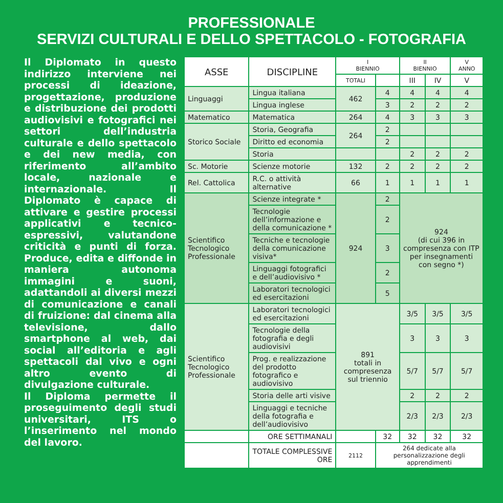PROFESSIONALE
SERVIZI CULTURALI E DELLO SPETTACOLO - FOTOGRAFIA
Il Diplomato in questo indirizzo interviene nei processi di ideazione, progettazione, produzione e distribuzione dei prodotti audiovisivi e fotografici nei settori dell’industria culturale e dello spettacolo e dei new media, con riferimento all’ambito locale, nazionale e internazionale. Il Diplomato è capace di attivare e gestire processi applicativi e tecnico-espressivi, valutandone criticità e punti di forza. Produce, edita e diffonde in maniera autonoma immagini e suoni, adattandoli ai diversi mezzi di comunicazione e canali di fruizione: dal cinema alla televisione, dallo smartphone al web, dai social all’editoria e agli spettacoli dal vivo e ogni altro evento di divulgazione culturale.
Il Diploma permette il proseguimento degli studi universitari, ITS o l’inserimento nel mondo del lavoro.
| ASSE | DISCIPLINE | I BIENNIO | | II BIENNIO | | V ANNO |
| | | TOTALI | | III | IV | V |
| Linguaggi | Lingua italiana | 462 | 4 | 4 | 4 | 4 |
| | Lingua inglese | | 3 | 2 | 2 | 2 |
| Matematico | Matematica | 264 | 4 | 3 | 3 | 3 |
| Storico Sociale | Storia, Geografia | 264 | 2 | | | |
| | Diritto ed economia | | 2 | | | |
| | Storia | | | 2 | 2 | 2 |
| Sc. Motorie | Scienze motorie | 132 | 2 | 2 | 2 | 2 |
| Rel. Cattolica | R.C. o attività alternative | 66 | 1 | 1 | 1 | 1 |
| Scientifico Tecnologico Professionale | Scienze integrate * | 924 | 2 | 924 (di cui 396 in compresenza con ITP per insegnamenti con segno *) | | |
| | Tecnologie dell’informazione e della comunicazione * | | 2 | | | |
| | Tecniche e tecnologie della comunicazione visiva* | | 3 | | | |
| | Linguaggi fotografici e dell’audiovisivo * | | 2 | | | |
| | Laboratori tecnologici ed esercitazioni | | 5 | | | |
| Scientifico Tecnologico Professionale | Laboratori tecnologici ed esercitazioni | 891 totali in compresenza sul triennio | | 3/5 | 3/5 | 3/5 |
| | Tecnologie della fotografia e degli audiovisivi | | | 3 | 3 | 3 |
| | Prog. e realizzazione del prodotto fotografico e audiovisivo | | | 5/7 | 5/7 | 5/7 |
| | Storia delle arti visive | | | 2 | 2 | 2 |
| | Linguaggi e tecniche della fotografia e dell’audiovisivo | | | 2/3 | 2/3 | 2/3 |
| | ORE SETTIMANALI | | 32 | 32 | 32 | 32 |
| | TOTALE COMPLESSIVE ORE | 2112 | 264 dedicate alla personalizzazione degli apprendimenti | | | |